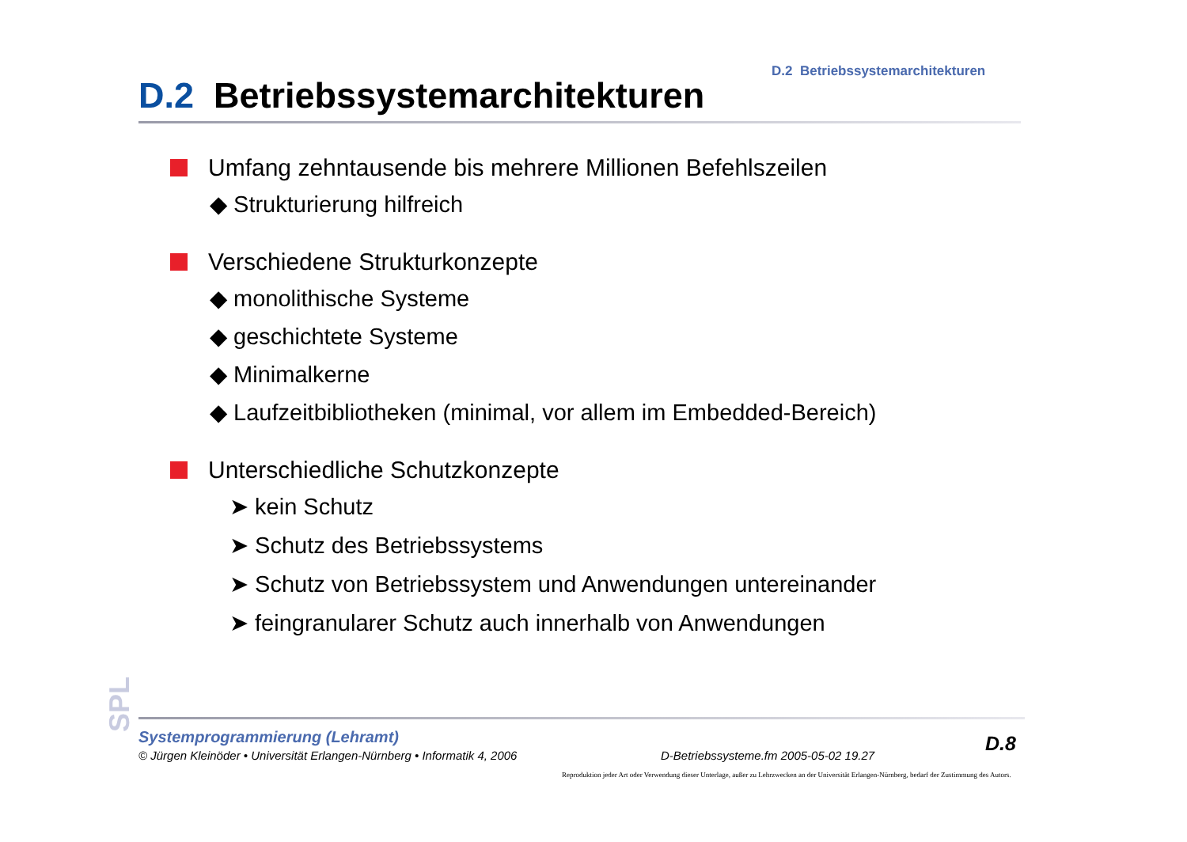D.2 Betriebssystemarchitekturen
D.2 Betriebssystemarchitekturen
Umfang zehntausende bis mehrere Millionen Befehlszeilen
◆ Strukturierung hilfreich
Verschiedene Strukturkonzepte
◆ monolithische Systeme
◆ geschichtete Systeme
◆ Minimalkerne
◆ Laufzeitbibliotheken (minimal, vor allem im Embedded-Bereich)
Unterschiedliche Schutzkonzepte
➤ kein Schutz
➤ Schutz des Betriebssystems
➤ Schutz von Betriebssystem und Anwendungen untereinander
➤ feingranularer Schutz auch innerhalb von Anwendungen
SPL
Systemprogrammierung (Lehramt)
© Jürgen Kleinöder • Universität Erlangen-Nürnberg • Informatik 4, 2006
D-Betriebssysteme.fm 2005-05-02 19.27
D.8
Reproduktion jeder Art oder Verwendung dieser Unterlage, außer zu Lehrzwecken an der Universität Erlangen-Nürnberg, bedarf der Zustimmung des Autors.